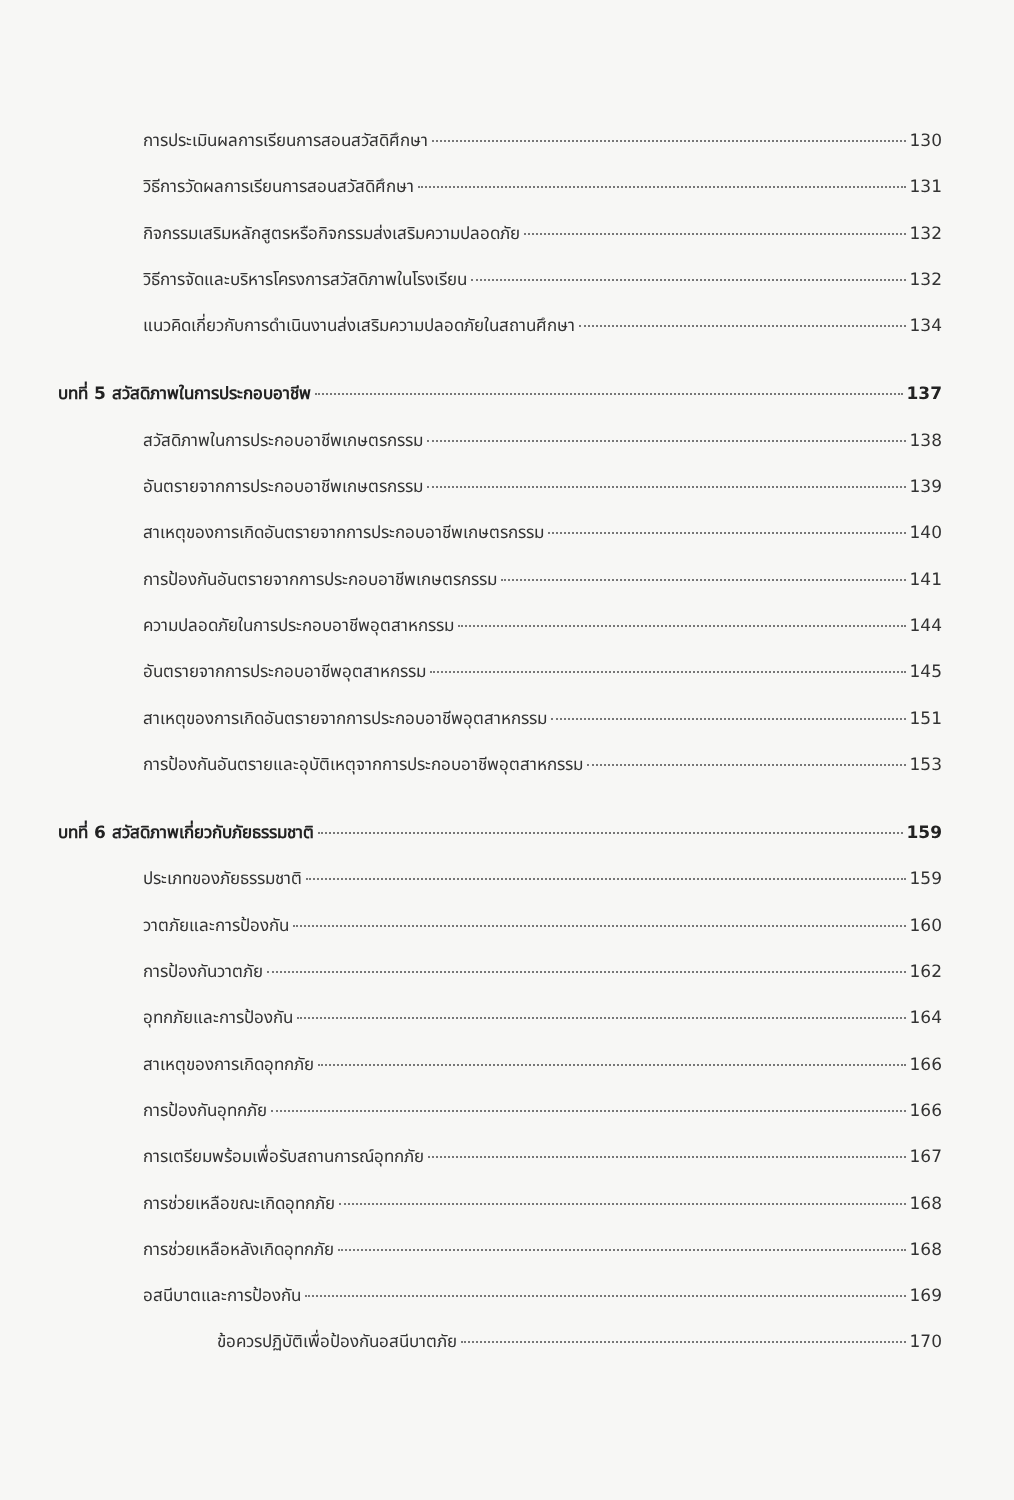การประเมินผลการเรียนการสอนสวัสดิศึกษา 130
วิธีการวัดผลการเรียนการสอนสวัสดิศึกษา 131
กิจกรรมเสริมหลักสูตรหรือกิจกรรมส่งเสริมความปลอดภัย 132
วิธีการจัดและบริหารโครงการสวัสดิภาพในโรงเรียน 132
แนวคิดเกี่ยวกับการดำเนินงานส่งเสริมความปลอดภัยในสถานศึกษา 134
บทที่ 5 สวัสดิภาพในการประกอบอาชีพ 137
สวัสดิภาพในการประกอบอาชีพเกษตรกรรม 138
อันตรายจากการประกอบอาชีพเกษตรกรรม 139
สาเหตุของการเกิดอันตรายจากการประกอบอาชีพเกษตรกรรม 140
การป้องกันอันตรายจากการประกอบอาชีพเกษตรกรรม 141
ความปลอดภัยในการประกอบอาชีพอุตสาหกรรม 144
อันตรายจากการประกอบอาชีพอุตสาหกรรม 145
สาเหตุของการเกิดอันตรายจากการประกอบอาชีพอุตสาหกรรม 151
การป้องกันอันตรายและอุบัติเหตุจากการประกอบอาชีพอุตสาหกรรม 153
บทที่ 6 สวัสดิภาพเกี่ยวกับภัยธรรมชาติ 159
ประเภทของภัยธรรมชาติ 159
วาตภัยและการป้องกัน 160
การป้องกันวาตภัย 162
อุทกภัยและการป้องกัน 164
สาเหตุของการเกิดอุทกภัย 166
การป้องกันอุทกภัย 166
การเตรียมพร้อมเพื่อรับสถานการณ์อุทกภัย 167
การช่วยเหลือขณะเกิดอุทกภัย 168
การช่วยเหลือหลังเกิดอุทกภัย 168
อสนีบาตและการป้องกัน 169
ข้อควรปฏิบัติเพื่อป้องกันอสนีบาตภัย 170